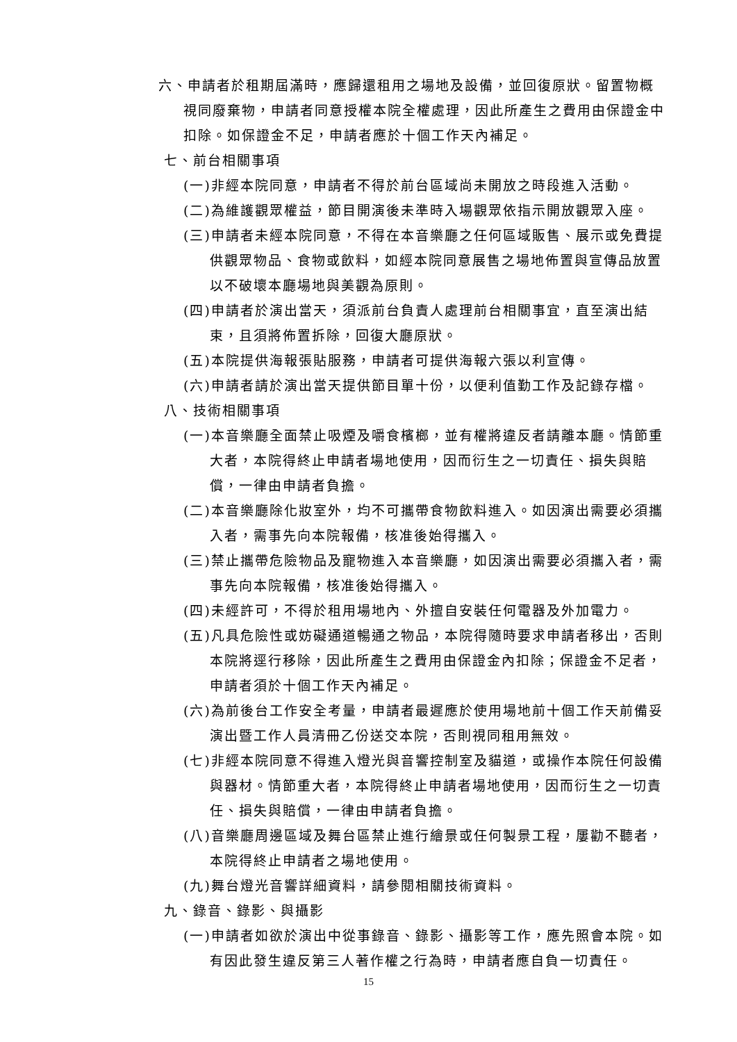六、申請者於租期屆滿時，應歸還租用之場地及設備，並回復原狀。留置物概視同廢棄物，申請者同意授權本院全權處理，因此所產生之費用由保證金中扣除。如保證金不足，申請者應於十個工作天內補足。
七、前台相關事項
(一)非經本院同意，申請者不得於前台區域尚未開放之時段進入活動。
(二)為維護觀眾權益，節目開演後未準時入場觀眾依指示開放觀眾入座。
(三)申請者未經本院同意，不得在本音樂廳之任何區域販售、展示或免費提供觀眾物品、食物或飲料，如經本院同意展售之場地佈置與宣傳品放置以不破壞本廳場地與美觀為原則。
(四)申請者於演出當天，須派前台負責人處理前台相關事宜，直至演出結束，且須將佈置拆除，回復大廳原狀。
(五)本院提供海報張貼服務，申請者可提供海報六張以利宣傳。
(六)申請者請於演出當天提供節目單十份，以便利值勤工作及記錄存檔。
八、技術相關事項
(一)本音樂廳全面禁止吸煙及嚼食檳榔，並有權將違反者請離本廳。情節重大者，本院得終止申請者場地使用，因而衍生之一切責任、損失與賠償，一律由申請者負擔。
(二)本音樂廳除化妝室外，均不可攜帶食物飲料進入。如因演出需要必須攜入者，需事先向本院報備，核准後始得攜入。
(三)禁止攜帶危險物品及寵物進入本音樂廳，如因演出需要必須攜入者，需事先向本院報備，核准後始得攜入。
(四)未經許可，不得於租用場地內、外擅自安裝任何電器及外加電力。
(五)凡具危險性或妨礙通道暢通之物品，本院得隨時要求申請者移出，否則本院將逕行移除，因此所產生之費用由保證金內扣除；保證金不足者，申請者須於十個工作天內補足。
(六)為前後台工作安全考量，申請者最遲應於使用場地前十個工作天前備妥演出暨工作人員清冊乙份送交本院，否則視同租用無效。
(七)非經本院同意不得進入燈光與音響控制室及貓道，或操作本院任何設備與器材。情節重大者，本院得終止申請者場地使用，因而衍生之一切責任、損失與賠償，一律由申請者負擔。
(八)音樂廳周邊區域及舞台區禁止進行繪景或任何製景工程，屢勸不聽者，本院得終止申請者之場地使用。
(九)舞台燈光音響詳細資料，請參閱相關技術資料。
九、錄音、錄影、與攝影
(一)申請者如欲於演出中從事錄音、錄影、攝影等工作，應先照會本院。如有因此發生違反第三人著作權之行為時，申請者應自負一切責任。
15